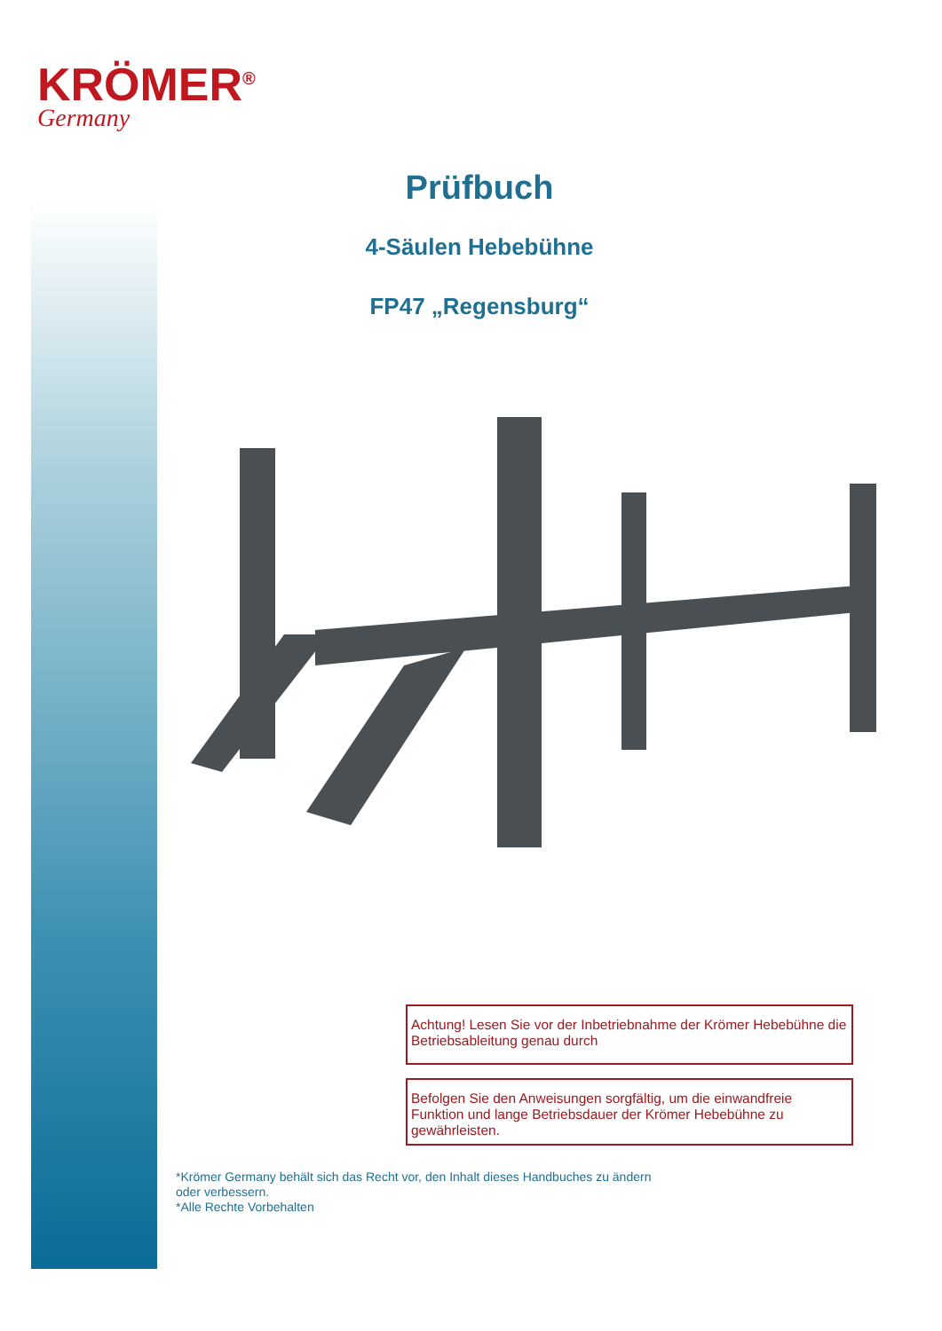KRÖMER<sup>®</sup>
Germany
Prüfbuch
4-Säulen Hebebühne
FP47 „Regensburg“
Achtung! Lesen Sie vor der Inbetriebnahme der Krömer Hebebühne die Betriebsableitung genau durch
Befolgen Sie den Anweisungen sorgfältig, um die einwandfreie Funktion und lange Betriebsdauer der Krömer Hebebühne zu gewährleisten.
*Krömer Germany behält sich das Recht vor, den Inhalt dieses Handbuches zu ändern oder verbessern.
*Alle Rechte Vorbehalten